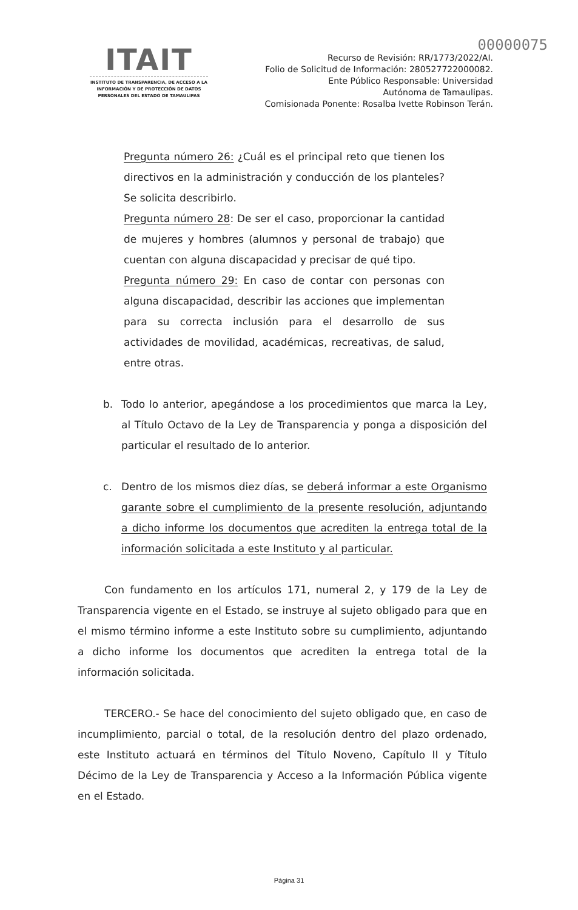00000075
ITAIT
INSTITUTO DE TRANSPARENCIA, DE ACCESO A LA INFORMACIÓN Y DE PROTECCIÓN DE DATOS PERSONALES DEL ESTADO DE TAMAULIPAS
Recurso de Revisión: RR/1773/2022/AI.
Folio de Solicitud de Información: 280527722000082.
Ente Público Responsable: Universidad
Autónoma de Tamaulipas.
Comisionada Ponente: Rosalba Ivette Robinson Terán.
Pregunta número 26: ¿Cuál es el principal reto que tienen los directivos en la administración y conducción de los planteles? Se solicita describirlo.
Pregunta número 28: De ser el caso, proporcionar la cantidad de mujeres y hombres (alumnos y personal de trabajo) que cuentan con alguna discapacidad y precisar de qué tipo.
Pregunta número 29: En caso de contar con personas con alguna discapacidad, describir las acciones que implementan para su correcta inclusión para el desarrollo de sus actividades de movilidad, académicas, recreativas, de salud, entre otras.
b. Todo lo anterior, apegándose a los procedimientos que marca la Ley, al Título Octavo de la Ley de Transparencia y ponga a disposición del particular el resultado de lo anterior.
c. Dentro de los mismos diez días, se deberá informar a este Organismo garante sobre el cumplimiento de la presente resolución, adjuntando a dicho informe los documentos que acrediten la entrega total de la información solicitada a este Instituto y al particular.
Con fundamento en los artículos 171, numeral 2, y 179 de la Ley de Transparencia vigente en el Estado, se instruye al sujeto obligado para que en el mismo término informe a este Instituto sobre su cumplimiento, adjuntando a dicho informe los documentos que acrediten la entrega total de la información solicitada.
TERCERO.- Se hace del conocimiento del sujeto obligado que, en caso de incumplimiento, parcial o total, de la resolución dentro del plazo ordenado, este Instituto actuará en términos del Título Noveno, Capítulo II y Título Décimo de la Ley de Transparencia y Acceso a la Información Pública vigente en el Estado.
Página 31